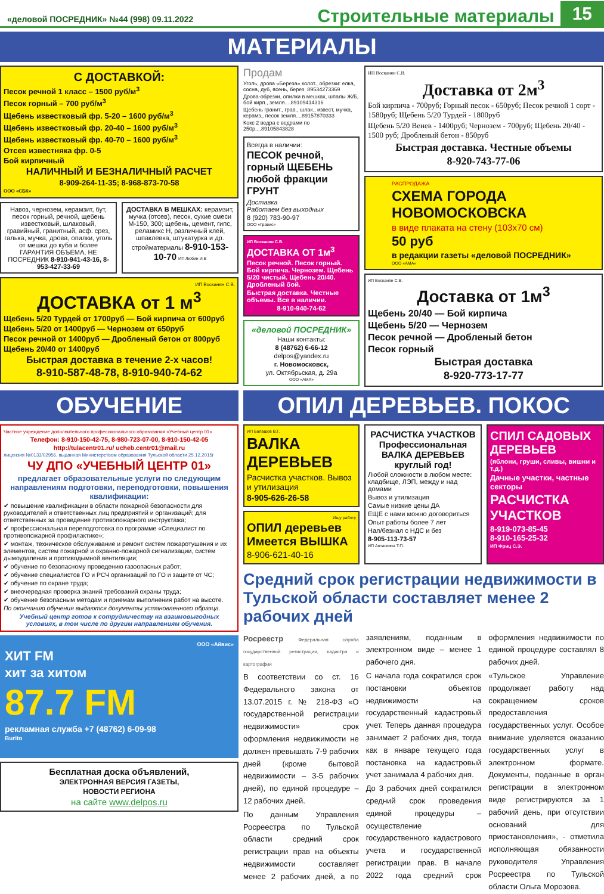«деловой ПОСРЕДНИК» №44 (998) 09.11.2022
Строительные материалы 15
МАТЕРИАЛЫ
С ДОСТАВКОЙ:
Песок речной 1 класс – 1500 руб/м<sup>3</sup>
Песок горный – 700 руб/м<sup>3</sup>
Щебень известковый фр. 5-20 – 1600 руб/м<sup>3</sup>
Щебень известковый фр. 20-40 – 1600 руб/м<sup>3</sup>
Щебень известковый фр. 40-70 – 1600 руб/м<sup>3</sup>
Отсев известняка фр. 0-5
Бой кирпичный
НАЛИЧНЫЙ И БЕЗНАЛИЧНЫЙ РАСЧЕТ
8-909-264-11-35; 8-968-873-70-58
ООО «СБК»
Навоз, чернозем, керамзит, бут, песок горный, речной, щебень известковый, шлаковый, гравийный, гранитный, асф. срез, галька, мучка, дрова, опилки, уголь от мешка до куба и более ГАРАНТИЯ ОБЪЕМА, НЕ ПОСРЕДНИК 8-910-941-43-16, 8-953-427-33-69
ДОСТАВКА В МЕШКАХ: керамзит, мучка (отсев), песок, сухие смеси М-150, 300; щебень, цемент, гипс, реламикс Н, различный клей, шпаклевка, штукатурка и др. стройматериалы 8-910-153-10-70 ИП Любин И.В
ИП Восканян С.В.
ДОСТАВКА от 1 м<sup>3</sup>
Щебень 5/20 Турдей от 1700руб — Бой кирпича от 600руб
Щебень 5/20 от 1400руб — Чернозем от 650руб
Песок речной от 1400руб — Дробленый бетон от 800руб
Щебень 20/40 от 1400руб
Быстрая доставка в течение 2-х часов!
8-910-587-48-78, 8-910-940-74-62
Продам
Уголь, дрова «Береза» колот., обрезки: елка, сосна, дуб, ясень, берез. 89534273369
Дрова-обрезки, опилки в мешках, шпалы Ж/Б, бой кирп., земля....89109414316
Щебень гранит., грав., шлак., извест, мучка, керамз., песок земля....89157870333
Кокс 2 ведра с ведрами по 250р....89105843828
Всегда в наличии:
ПЕСОК речной, горный ЩЕБЕНЬ любой фракции ГРУНТ
Доставка
Работаем без выходных
8 (920) 783-90-97
ООО «Гравис»
ИП Восканян С.В.
ДОСТАВКА ОТ 1м<sup>3</sup>
Песок речной. Песок горный. Бой кирпича. Чернозем. Щебень 5/20 чистый. Щебень 20/40. Дробленый бой.
Быстрая доставка. Честные объемы. Все в наличии.
8-910-940-74-62
«деловой ПОСРЕДНИК»
Наши контакты:
8 (48762) 6-66-12
delpos@yandex.ru
г. Новомосковск,
ул. Октябрьская, д. 29а
ООО «АМА»
ИП Восканян С.В.
Доставка от 2м<sup>3</sup>
Бой кирпича - 700руб; Горный песок - 650руб; Песок речной 1 сорт - 1580руб; Щебень 5/20 Турдей - 1800руб
Щебень 5/20 Венев - 1400руб; Чернозем - 700руб; Щебень 20/40 - 1500 руб; Дробленый бетон - 850руб
Быстрая доставка. Честные объемы
8-920-743-77-06
РАСПРОДАЖА
СХЕМА ГОРОДА НОВОМОСКОВСКА
в виде плаката на стену (103х70 см)
50 руб
в редакции газеты «деловой ПОСРЕДНИК»
ООО «АМА»
ИП Восканян С.В.
Доставка от 1м<sup>3</sup>
Щебень 20/40 — Бой кирпича
Щебень 5/20 — Чернозем
Песок речной — Дробленый бетон
Песок горный
Быстрая доставка
8-920-773-17-77
ОБУЧЕНИЕ ОПИЛ ДЕРЕВЬЕВ. ПОКОС
Частное учреждение дополнительного профессионального образования «Учебный центр 01»
Телефон: 8-910-150-42-75, 8-980-723-07-00, 8-910-150-42-05
http://tulacentr01.ru/ ucheb.centr01@mail.ru
лицензия №0133/02956, выданная Министерством образования Тульской области 25.12.2015г
ЧУ ДПО «УЧЕБНЫЙ ЦЕНТР 01»
предлагает образовательные услуги по следующим направлениям подготовки, переподготовки, повышения квалификации:
✔ повышение квалификации в области пожарной безопасности для руководителей и ответственных лиц предприятий и организаций; для ответственных за проведение противопожарного инструктажа;
✔ профессиональная переподготовка по программе «Специалист по противопожарной профилактике»;
✔ монтаж, техническое обслуживание и ремонт систем пожаротушения и их элементов, систем пожарной и охранно-пожарной сигнализации, систем дымоудаления и противодымной вентиляции;
✔ обучение по безопасному проведению газоопасных работ;
✔ обучение специалистов ГО и РСЧ организаций по ГО и защите от ЧС;
✔ обучение по охране труда;
✔ внеочередная проверка знаний требований охраны труда;
✔ обучение безопасным методам и приемам выполнения работ на высоте.
По окончанию обучения выдаются документы установленного образца.
Учебный центр готов к сотрудничеству на взаимовыгодных условиях, в том числе по другим направлениям обучения.
ООО «Айвис»
ХИТ FM
хит за хитом
87.7 FM
рекламная служба +7 (48762) 6-09-98
Burito
Бесплатная доска объявлений,
ЭЛЕКТРОННАЯ ВЕРСИЯ ГАЗЕТЫ,
НОВОСТИ РЕГИОНА
на сайте www.delpos.ru
ИП Балашов В.Г.
ВАЛКА ДЕРЕВЬЕВ
Расчистка участков. Вывоз и утилизация
8-905-626-26-58
Ищу работу
ОПИЛ деревьев Имеется ВЫШКА
8-906-621-40-16
РАСЧИСТКА УЧАСТКОВ Профессиональная ВАЛКА ДЕРЕВЬЕВ круглый год!
Любой сложности в любом месте: кладбище, ЛЭП, между и над домами
Вывоз и утилизация
Самые низкие цены ДА
ЕЩЕ с нами можно договориться
Опыт работы более 7 лет
Нал/безнал с НДС и без
8-905-113-73-57
ИП Антаскина Т.П.
СПИЛ САДОВЫХ ДЕРЕВЬЕВ
(яблони, груши, сливы, вишни и т.д.)
Дачные участки, частные секторы
РАСЧИСТКА УЧАСТКОВ
8-919-073-85-45
8-910-165-25-32
ИП Фриц С.Э.
Средний срок регистрации недвижимости в Тульской области составляет менее 2 рабочих дней
Росреестр Федеральная служба государственной регистрации, кадастра и картографии
В соответствии со ст. 16 Федерального закона от 13.07.2015 г. № 218-ФЗ «О государственной регистрации недвижимости» срок оформления недвижимости не должен превышать 7-9 рабочих дней (кроме бытовой недвижимости – 3-5 рабочих дней), по единой процедуре – 12 рабочих дней.
По данным Управления Росреестра по Тульской области средний срок регистрации прав на объекты недвижимости составляет менее 2 рабочих дней, а по заявлениям, поданным в электронном виде – менее 1 рабочего дня.
С начала года сократился срок постановки объектов недвижимости на государственный кадастровый учет. Теперь данная процедура занимает 2 рабочих дня, тогда как в январе текущего года постановка на кадастровый учет занимала 4 рабочих дня.
До 3 рабочих дней сократился средний срок проведения единой процедуры – осуществление государственного кадастрового учета и государственной регистрации прав. В начале 2022 года средний срок оформления недвижимости по единой процедуре составлял 8 рабочих дней.
«Тульское Управление продолжает работу над сокращением сроков предоставления государственных услуг. Особое внимание уделяется оказанию государственных услуг в электронном формате. Документы, поданные в орган регистрации в электронном виде регистрируются за 1 рабочий день, при отсутствии оснований для приостановления», - отметила исполняющая обязанности руководителя Управления Росреестра по Тульской области Ольга Морозова.